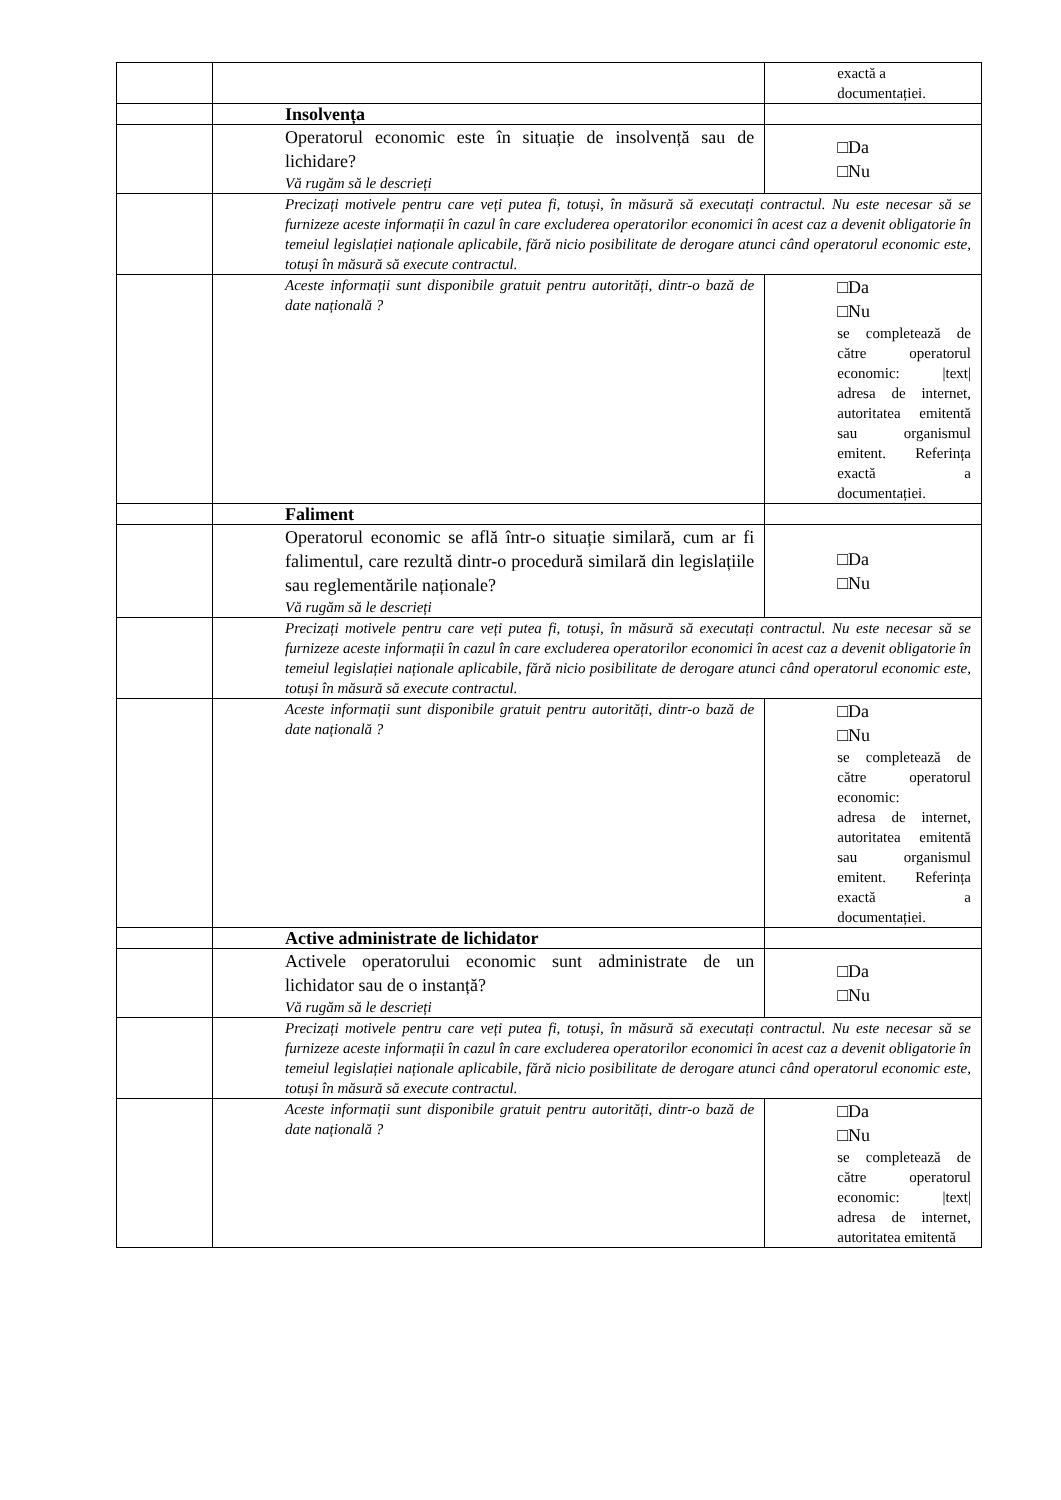| | | exactă a documentației. |
| | Insolvența | |
| | Operatorul economic este în situație de insolvență sau de lichidare? Vă rugăm să le descrieți | □Da □Nu |
| | Precizați motivele pentru care veți putea fi, totuși, în măsură să executați contractul. Nu este necesar să se furnizeze aceste informații în cazul în care excluderea operatorilor economici în acest caz a devenit obligatorie în temeiul legislației naționale aplicabile, fără nicio posibilitate de derogare atunci când operatorul economic este, totuși în măsură să execute contractul. | |
| | Aceste informații sunt disponibile gratuit pentru autorități, dintr-o bază de date națională ? | □Da □Nu se completează de către operatorul economic: /text/ adresa de internet, autoritatea emitentă sau organismul emitent. Referința exactă a documentației. |
| | Faliment | |
| | Operatorul economic se află într-o situație similară, cum ar fi falimentul, care rezultă dintr-o procedură similară din legislațiile sau reglementările naționale? Vă rugăm să le descrieți | □Da □Nu |
| | Precizați motivele pentru care veți putea fi, totuși, în măsură să executați contractul. Nu este necesar să se furnizeze aceste informații în cazul în care excluderea operatorilor economici în acest caz a devenit obligatorie în temeiul legislației naționale aplicabile, fără nicio posibilitate de derogare atunci când operatorul economic este, totuși în măsură să execute contractul. | |
| | Aceste informații sunt disponibile gratuit pentru autorități, dintr-o bază de date națională ? | □Da □Nu se completează de către operatorul economic: adresa de internet, autoritatea emitentă sau organismul emitent. Referința exactă a documentației. |
| | Active administrate de lichidator | |
| | Activele operatorului economic sunt administrate de un lichidator sau de o instanță? Vă rugăm să le descrieți | □Da □Nu |
| | Precizați motivele pentru care veți putea fi, totuși, în măsură să executați contractul. Nu este necesar să se furnizeze aceste informații în cazul în care excluderea operatorilor economici în acest caz a devenit obligatorie în temeiul legislației naționale aplicabile, fără nicio posibilitate de derogare atunci când operatorul economic este, totuși în măsură să execute contractul. | |
| | Aceste informații sunt disponibile gratuit pentru autorități, dintr-o bază de date națională ? | □Da □Nu se completează de către operatorul economic: /text/ adresa de internet, autoritatea emitentă |